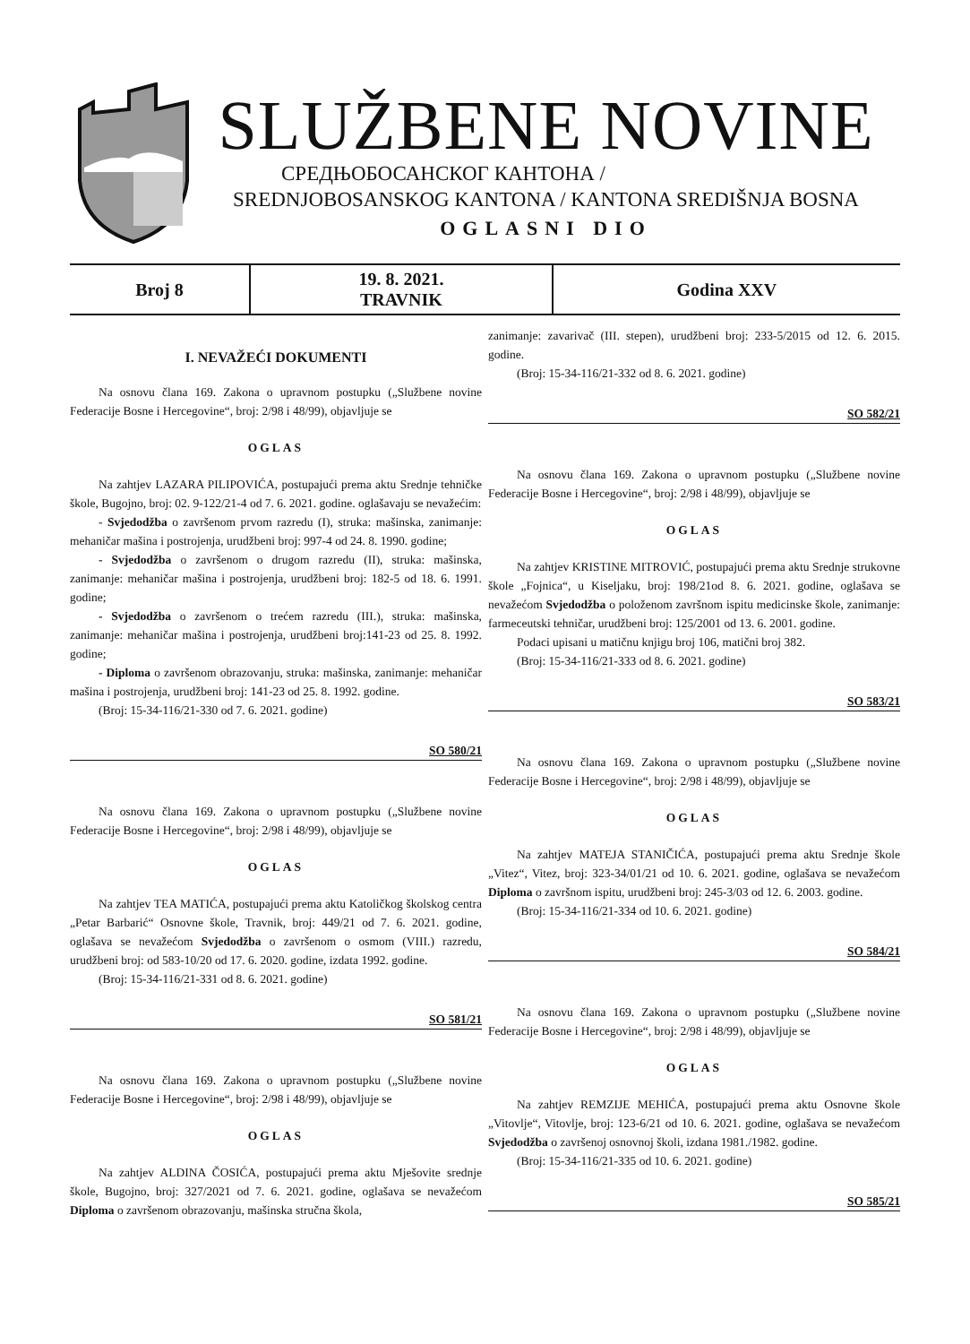SLUŽBENE NOVINE
СРЕДЊОБОСАНСКОГ КАНТОНА /
SREDNJOBOSANSKOG KANTONA / KANTONA SREDIŠNJA BOSNA
OGLASNI DIO
| Broj 8 | 19. 8. 2021. TRAVNIK | Godina XXV |
I. NEVAŽEĆI DOKUMENTI
Na osnovu člana 169. Zakona o upravnom postupku („Službene novine Federacije Bosne i Hercegovine“, broj: 2/98 i 48/99), objavljuje se
OGLAS
Na zahtjev LAZARA PILIPOVIĆA, postupajući prema aktu Srednje tehničke škole, Bugojno, broj: 02. 9-122/21-4 od 7. 6. 2021. godine. oglašavaju se nevažećim:
- Svjedodžba o završenom prvom razredu (I), struka: mašinska, zanimanje: mehaničar mašina i postrojenja, urudžbeni broj: 997-4 od 24. 8. 1990. godine;
- Svjedodžba o završenom o drugom razredu (II), struka: mašinska, zanimanje: mehaničar mašina i postrojenja, urudžbeni broj: 182-5 od 18. 6. 1991. godine;
- Svjedodžba o završenom o trećem razredu (III.), struka: mašinska, zanimanje: mehaničar mašina i postrojenja, urudžbeni broj:141-23 od 25. 8. 1992. godine;
- Diploma o završenom obrazovanju, struka: mašinska, zanimanje: mehaničar mašina i postrojenja, urudžbeni broj: 141-23 od 25. 8. 1992. godine.
(Broj: 15-34-116/21-330 od 7. 6. 2021. godine)
SO 580/21
Na osnovu člana 169. Zakona o upravnom postupku („Službene novine Federacije Bosne i Hercegovine“, broj: 2/98 i 48/99), objavljuje se
OGLAS
Na zahtjev TEA MATIĆA, postupajući prema aktu Katoličkog školskog centra „Petar Barbarić“ Osnovne škole, Travnik, broj: 449/21 od 7. 6. 2021. godine, oglašava se nevažećom Svjedodžba o završenom o osmom (VIII.) razredu, urudžbeni broj: od 583-10/20 od 17. 6. 2020. godine, izdata 1992. godine.
(Broj: 15-34-116/21-331 od 8. 6. 2021. godine)
SO 581/21
Na osnovu člana 169. Zakona o upravnom postupku („Službene novine Federacije Bosne i Hercegovine“, broj: 2/98 i 48/99), objavljuje se
OGLAS
Na zahtjev ALDINA ČOSIĆA, postupajući prema aktu Mješovite srednje škole, Bugojno, broj: 327/2021 od 7. 6. 2021. godine, oglašava se nevažećom Diploma o završenom obrazovanju, mašinska stručna škola,
zanimanje: zavarivač (III. stepen), urudžbeni broj: 233-5/2015 od 12. 6. 2015. godine.
(Broj: 15-34-116/21-332 od 8. 6. 2021. godine)
SO 582/21
Na osnovu člana 169. Zakona o upravnom postupku („Službene novine Federacije Bosne i Hercegovine“, broj: 2/98 i 48/99), objavljuje se
OGLAS
Na zahtjev KRISTINE MITROVIĆ, postupajući prema aktu Srednje strukovne škole „Fojnica“, u Kiseljaku, broj: 198/21od 8. 6. 2021. godine, oglašava se nevažećom Svjedodžba o položenom završnom ispitu medicinske škole, zanimanje: farmeceutski tehničar, urudžbeni broj: 125/2001 od 13. 6. 2001. godine.
Podaci upisani u matičnu knjigu broj 106, matični broj 382.
(Broj: 15-34-116/21-333 od 8. 6. 2021. godine)
SO 583/21
Na osnovu člana 169. Zakona o upravnom postupku („Službene novine Federacije Bosne i Hercegovine“, broj: 2/98 i 48/99), objavljuje se
OGLAS
Na zahtjev MATEJA STANIČIĆA, postupajući prema aktu Srednje škole „Vitez“, Vitez, broj: 323-34/01/21 od 10. 6. 2021. godine, oglašava se nevažećom Diploma o završnom ispitu, urudžbeni broj: 245-3/03 od 12. 6. 2003. godine.
(Broj: 15-34-116/21-334 od 10. 6. 2021. godine)
SO 584/21
Na osnovu člana 169. Zakona o upravnom postupku („Službene novine Federacije Bosne i Hercegovine“, broj: 2/98 i 48/99), objavljuje se
OGLAS
Na zahtjev REMZIJE MEHIĆA, postupajući prema aktu Osnovne škole „Vitovlje“, Vitovlje, broj: 123-6/21 od 10. 6. 2021. godine, oglašava se nevažećom Svjedodžba o završenoj osnovnoj školi, izdana 1981./1982. godine.
(Broj: 15-34-116/21-335 od 10. 6. 2021. godine)
SO 585/21